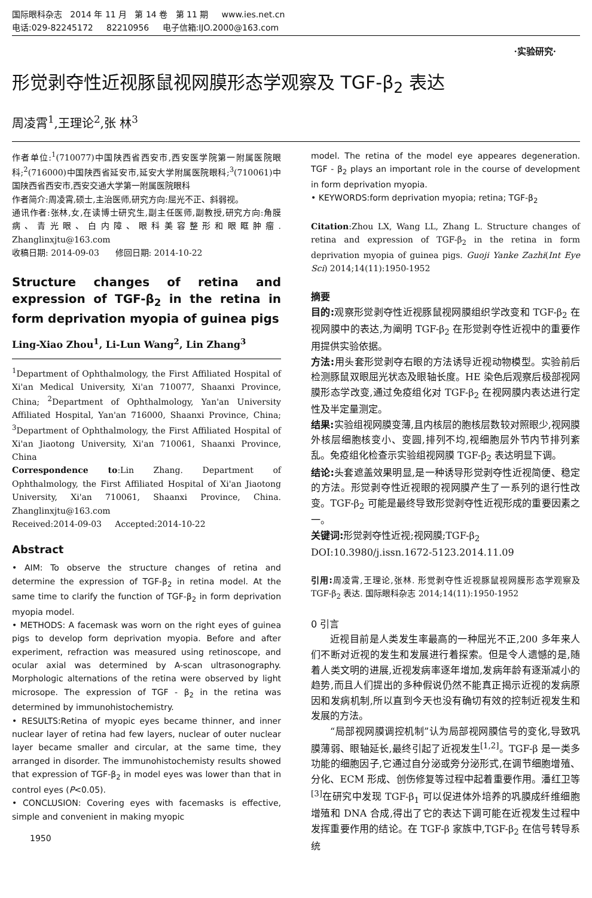国际眼科杂志 2014 年 11 月 第 14 卷 第 11 期 www.ies.net.cn
电话:029-82245172 82210956 电子信箱:IJO.2000@163.com
·实验研究·
形觉剥夺性近视豚鼠视网膜形态学观察及 TGF-β<sub>2</sub> 表达
周凌霄<sup>1</sup>,王理论<sup>2</sup>,张 林<sup>3</sup>
作者单位:<sup>1</sup>(710077)中国陕西省西安市,西安医学院第一附属医院眼科;<sup>2</sup>(716000)中国陕西省延安市,延安大学附属医院眼科;<sup>3</sup>(710061)中国陕西省西安市,西安交通大学第一附属医院眼科
作者简介:周凌霄,硕士,主治医师,研究方向:屈光不正、斜弱视。
通讯作者:张林,女,在读博士研究生,副主任医师,副教授,研究方向:角膜病、青光眼、白内障、眼科美容整形和眼眶肿瘤. Zhanglinxjtu@163.com
收稿日期: 2014-09-03 修回日期: 2014-10-22
Structure changes of retina and expression of TGF-β<sub>2</sub> in the retina in form deprivation myopia of guinea pigs
Ling-Xiao Zhou<sup>1</sup>, Li-Lun Wang<sup>2</sup>, Lin Zhang<sup>3</sup>
<sup>1</sup> Department of Ophthalmology, the First Affiliated Hospital of Xi'an Medical University, Xi'an 710077, Shaanxi Province, China; <sup>2</sup>Department of Ophthalmology, Yan'an University Affiliated Hospital, Yan'an 716000, Shaanxi Province, China; <sup>3</sup>Department of Ophthalmology, the First Affiliated Hospital of Xi'an Jiaotong University, Xi'an 710061, Shaanxi Province, China
Correspondence to:Lin Zhang. Department of Ophthalmology, the First Affiliated Hospital of Xi'an Jiaotong University, Xi'an 710061, Shaanxi Province, China. Zhanglinxjtu@163.com
Received:2014-09-03 Accepted:2014-10-22
Abstract
• AIM: To observe the structure changes of retina and determine the expression of TGF-β<sub>2</sub> in retina model. At the same time to clarify the function of TGF-β<sub>2</sub> in form deprivation myopia model.
• METHODS: A facemask was worn on the right eyes of guinea pigs to develop form deprivation myopia. Before and after experiment, refraction was measured using retinoscope, and ocular axial was determined by A-scan ultrasonography. Morphologic alternations of the retina were observed by light microsope. The expression of TGF - β<sub>2</sub> in the retina was determined by immunohistochemistry.
• RESULTS:Retina of myopic eyes became thinner, and inner nuclear layer of retina had few layers, nuclear of outer nuclear layer became smaller and circular, at the same time, they arranged in disorder. The immunohistochemisty results showed that expression of TGF-β<sub>2</sub> in model eyes was lower than that in control eyes (P<0.05).
• CONCLUSION: Covering eyes with facemasks is effective, simple and convenient in making myopic
1950
model. The retina of the model eye appeares degeneration. TGF - β<sub>2</sub> plays an important role in the course of development in form deprivation myopia.
• KEYWORDS:form deprivation myopia; retina; TGF-β<sub>2</sub>
Citation:Zhou LX, Wang LL, Zhang L. Structure changes of retina and expression of TGF-β<sub>2</sub> in the retina in form deprivation myopia of guinea pigs. Guoji Yanke Zazhi(Int Eye Sci) 2014;14(11):1950-1952
摘要
目的: 观察形觉剥夺性近视豚鼠视网膜组织学改变和 TGF-β<sub>2</sub> 在视网膜中的表达,为阐明 TGF-β<sub>2</sub> 在形觉剥夺性近视中的重要作用提供实验依据。
方法: 用头套形觉剥夺右眼的方法诱导近视动物模型。实验前后检测豚鼠双眼屈光状态及眼轴长度。HE 染色后观察后极部视网膜形态学改变,通过免疫组化对 TGF-β<sub>2</sub> 在视网膜内表达进行定性及半定量测定。
结果: 实验组视网膜变薄,且内核层的胞核层数较对照眼少,视网膜外核层细胞核变小、变圆,排列不均,视细胞层外节内节排列紊乱。免疫组化检查示实验组视网膜 TGF-β<sub>2</sub> 表达明显下调。
结论: 头套遮盖效果明显,是一种诱导形觉剥夺性近视简便、稳定的方法。形觉剥夺性近视眼的视网膜产生了一系列的退行性改变。TGF-β<sub>2</sub> 可能是最终导致形觉剥夺性近视形成的重要因素之一。
关键词: 形觉剥夺性近视;视网膜;TGF-β<sub>2</sub>
DOI:10.3980/j.issn.1672-5123.2014.11.09
引用: 周凌霄,王理论,张林. 形觉剥夺性近视豚鼠视网膜形态学观察及 TGF-β<sub>2</sub> 表达. 国际眼科杂志 2014;14(11):1950-1952
0 引言
近视目前是人类发生率最高的一种屈光不正,200 多年来人们不断对近视的发生和发展进行着探索。但是令人遗憾的是,随着人类文明的进展,近视发病率逐年增加,发病年龄有逐渐减小的趋势,而且人们提出的多种假说仍然不能真正揭示近视的发病原因和发病机制,所以直到今天也没有确切有效的控制近视发生和发展的方法。
“局部视网膜调控机制”认为局部视网膜信号的变化,导致巩膜薄弱、眼轴延长,最终引起了近视发生<sup>[1,2]</sup>。TGF-β 是一类多功能的细胞因子,它通过自分泌或旁分泌形式,在调节细胞增殖、分化、ECM 形成、创伤修复等过程中起着重要作用。潘红卫等<sup>[3]</sup>在研究中发现 TGF-β<sub>1</sub> 可以促进体外培养的巩膜成纤维细胞增殖和 DNA 合成,得出了它的表达下调可能在近视发生过程中发挥重要作用的结论。在 TGF-β 家族中,TGF-β<sub>2</sub> 在信号转导系统